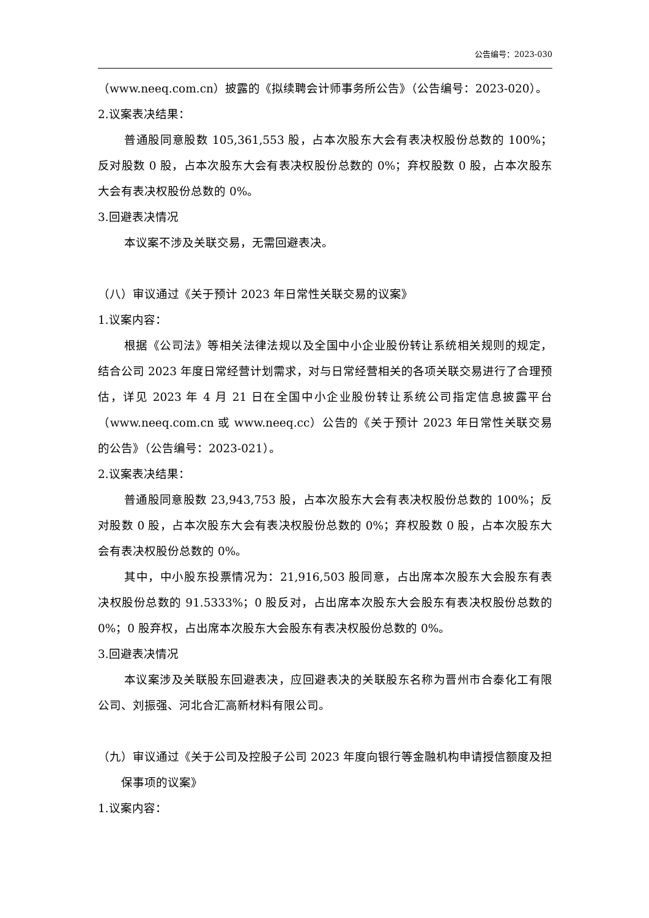公告编号：2023-030
（www.neeq.com.cn）披露的《拟续聘会计师事务所公告》（公告编号：2023-020）。
2.议案表决结果：
普通股同意股数 105,361,553 股，占本次股东大会有表决权股份总数的 100%；反对股数 0 股，占本次股东大会有表决权股份总数的 0%；弃权股数 0 股，占本次股东大会有表决权股份总数的 0%。
3.回避表决情况
本议案不涉及关联交易，无需回避表决。
（八）审议通过《关于预计 2023 年日常性关联交易的议案》
1.议案内容：
根据《公司法》等相关法律法规以及全国中小企业股份转让系统相关规则的规定，结合公司 2023 年度日常经营计划需求，对与日常经营相关的各项关联交易进行了合理预估，详见 2023 年 4 月 21 日在全国中小企业股份转让系统公司指定信息披露平台（www.neeq.com.cn 或 www.neeq.cc）公告的《关于预计 2023 年日常性关联交易的公告》（公告编号：2023-021）。
2.议案表决结果：
普通股同意股数 23,943,753 股，占本次股东大会有表决权股份总数的 100%；反对股数 0 股，占本次股东大会有表决权股份总数的 0%；弃权股数 0 股，占本次股东大会有表决权股份总数的 0%。
其中，中小股东投票情况为：21,916,503 股同意，占出席本次股东大会股东有表决权股份总数的 91.5333%；0 股反对，占出席本次股东大会股东有表决权股份总数的 0%；0 股弃权，占出席本次股东大会股东有表决权股份总数的 0%。
3.回避表决情况
本议案涉及关联股东回避表决，应回避表决的关联股东名称为晋州市合泰化工有限公司、刘振强、河北合汇高新材料有限公司。
（九）审议通过《关于公司及控股子公司 2023 年度向银行等金融机构申请授信额度及担保事项的议案》
1.议案内容：